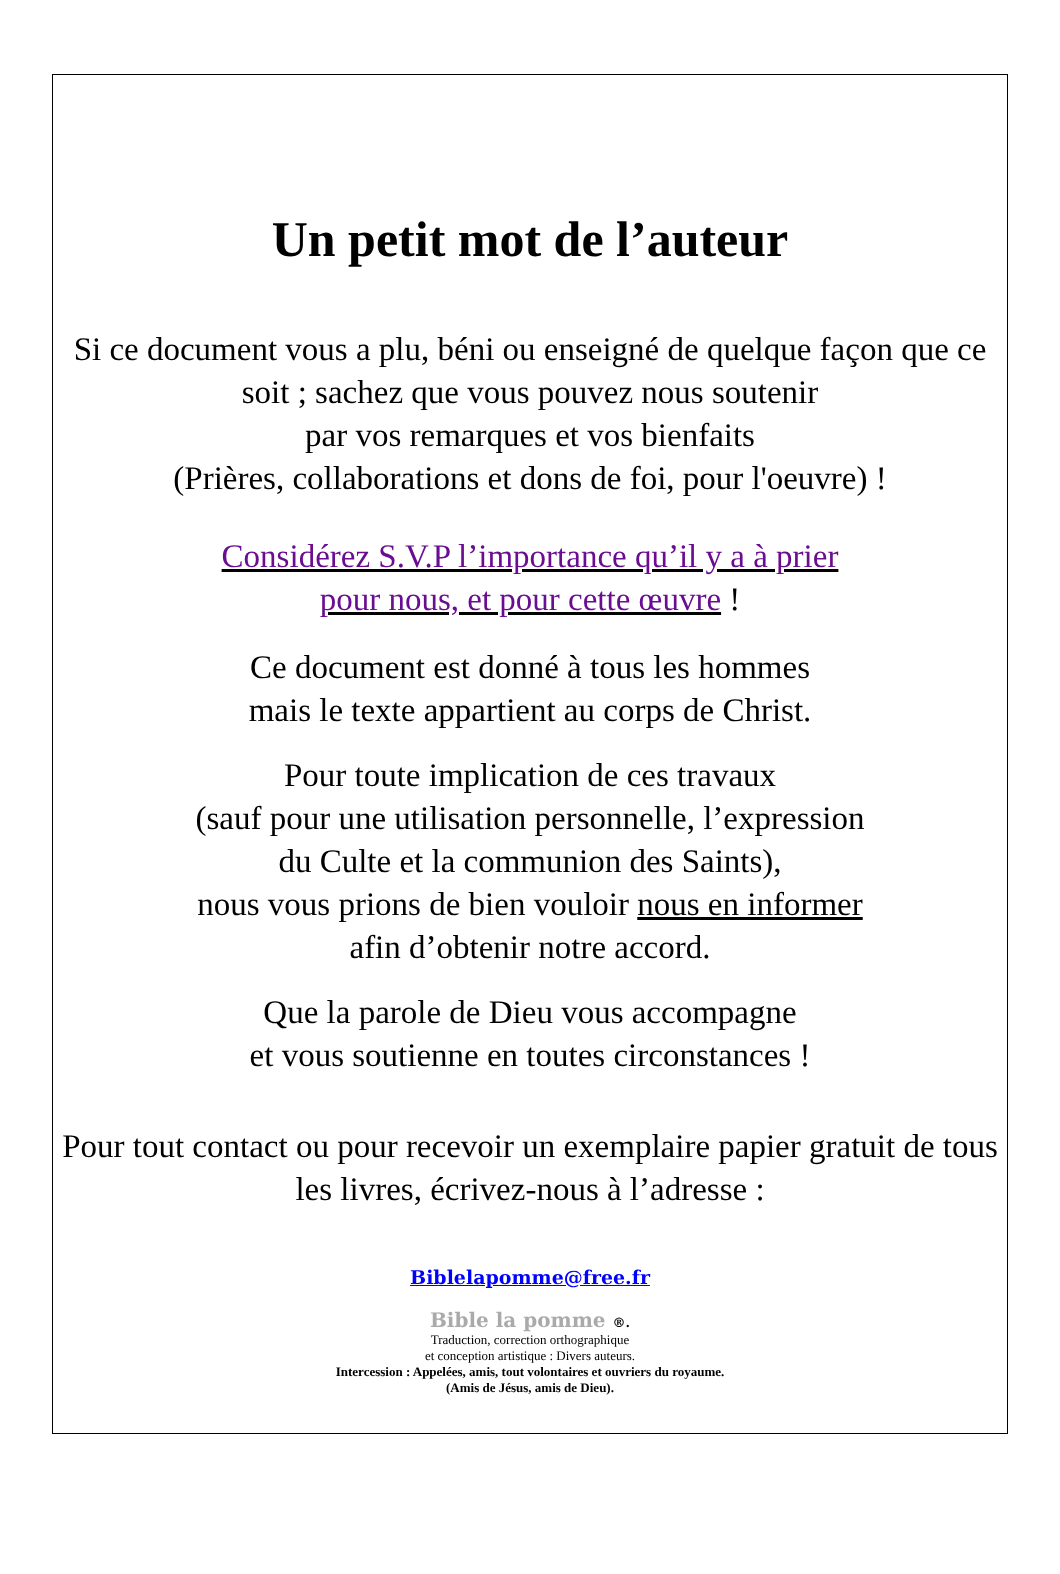Un petit mot de l’auteur
Si ce document vous a plu, béni ou enseigné de quelque façon que ce soit ; sachez que vous pouvez nous soutenir
par vos remarques et vos bienfaits
(Prières, collaborations et dons de foi, pour l'oeuvre) !
Considérez S.V.P l’importance qu’il y a à prier
pour nous, et pour cette œuvre !
Ce document est donné à tous les hommes
mais le texte appartient au corps de Christ.
Pour toute implication de ces travaux
(sauf pour une utilisation personnelle, l’expression
du Culte et la communion des Saints),
nous vous prions de bien vouloir nous en informer
afin d’obtenir notre accord.
Que la parole de Dieu vous accompagne
et vous soutienne en toutes circonstances !
Pour tout contact ou pour recevoir un exemplaire papier gratuit de tous les livres, écrivez-nous à l’adresse :
Biblelapomme@free.fr
Bible la pomme ®.
Traduction, correction orthographique
et conception artistique : Divers auteurs.
Intercession : Appelées, amis, tout volontaires et ouvriers du royaume.
(Amis de Jésus, amis de Dieu).